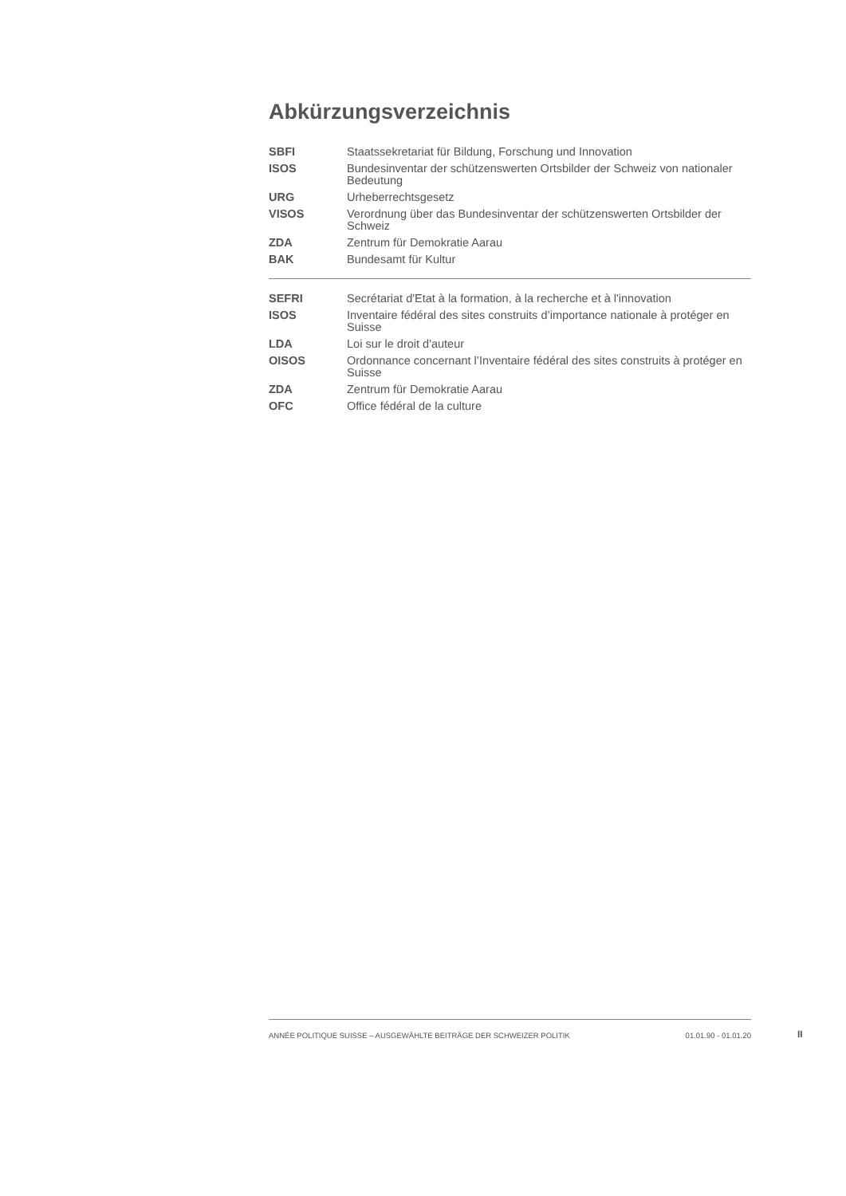Abkürzungsverzeichnis
| SBFI | Staatssekretariat für Bildung, Forschung und Innovation |
| ISOS | Bundesinventar der schützenswerten Ortsbilder der Schweiz von nationaler Bedeutung |
| URG | Urheberrechtsgesetz |
| VISOS | Verordnung über das Bundesinventar der schützenswerten Ortsbilder der Schweiz |
| ZDA | Zentrum für Demokratie Aarau |
| BAK | Bundesamt für Kultur |
| SEFRI | Secrétariat d'Etat à la formation, à la recherche et à l'innovation |
| ISOS | Inventaire fédéral des sites construits d’importance nationale à protéger en Suisse |
| LDA | Loi sur le droit d'auteur |
| OISOS | Ordonnance concernant l’Inventaire fédéral des sites construits à protéger en Suisse |
| ZDA | Zentrum für Demokratie Aarau |
| OFC | Office fédéral de la culture |
ANNÉE POLITIQUE SUISSE – AUSGEWÄHLTE BEITRÄGE DER SCHWEIZER POLITIK 01.01.90 - 01.01.20
II